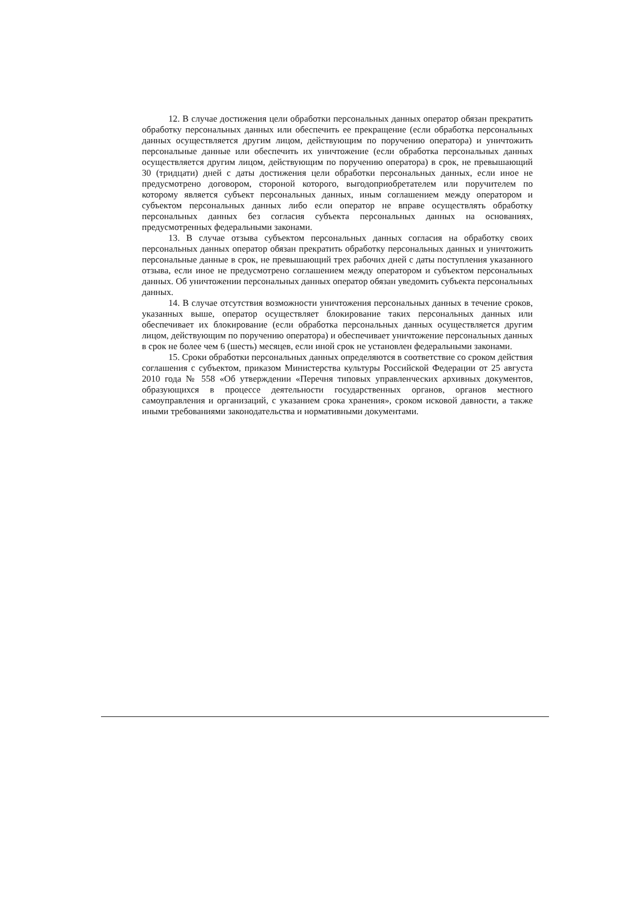12. В случае достижения цели обработки персональных данных оператор обязан прекратить обработку персональных данных или обеспечить ее прекращение (если обработка персональных данных осуществляется другим лицом, действующим по поручению оператора) и уничтожить персональные данные или обеспечить их уничтожение (если обработка персональных данных осуществляется другим лицом, действующим по поручению оператора) в срок, не превышающий 30 (тридцати) дней с даты достижения цели обработки персональных данных, если иное не предусмотрено договором, стороной которого, выгодоприобретателем или поручителем по которому является субъект персональных данных, иным соглашением между оператором и субъектом персональных данных либо если оператор не вправе осуществлять обработку персональных данных без согласия субъекта персональных данных на основаниях, предусмотренных федеральными законами.
13. В случае отзыва субъектом персональных данных согласия на обработку своих персональных данных оператор обязан прекратить обработку персональных данных и уничтожить персональные данные в срок, не превышающий трех рабочих дней с даты поступления указанного отзыва, если иное не предусмотрено соглашением между оператором и субъектом персональных данных. Об уничтожении персональных данных оператор обязан уведомить субъекта персональных данных.
14. В случае отсутствия возможности уничтожения персональных данных в течение сроков, указанных выше, оператор осуществляет блокирование таких персональных данных или обеспечивает их блокирование (если обработка персональных данных осуществляется другим лицом, действующим по поручению оператора) и обеспечивает уничтожение персональных данных в срок не более чем 6 (шесть) месяцев, если иной срок не установлен федеральными законами.
15. Сроки обработки персональных данных определяются в соответствие со сроком действия соглашения с субъектом, приказом Министерства культуры Российской Федерации от 25 августа 2010 года № 558 «Об утверждении «Перечня типовых управленческих архивных документов, образующихся в процессе деятельности государственных органов, органов местного самоуправления и организаций, с указанием срока хранения», сроком исковой давности, а также иными требованиями законодательства и нормативными документами.